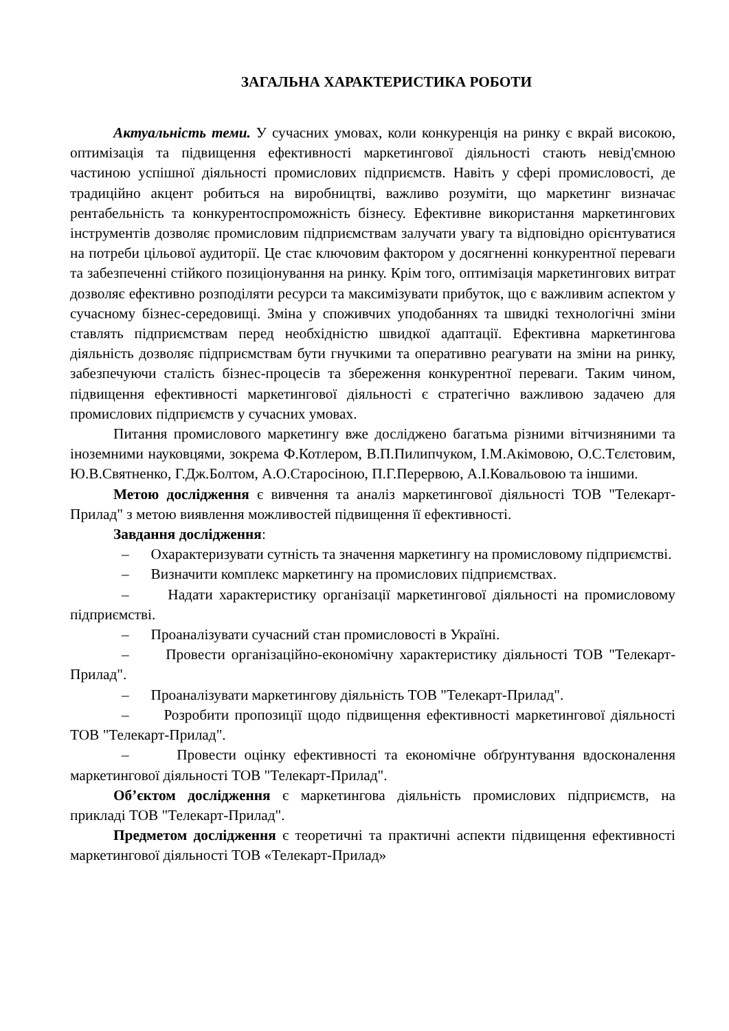ЗАГАЛЬНА ХАРАКТЕРИСТИКА РОБОТИ
Актуальність теми. У сучасних умовах, коли конкуренція на ринку є вкрай високою, оптимізація та підвищення ефективності маркетингової діяльності стають невід'ємною частиною успішної діяльності промислових підприємств. Навіть у сфері промисловості, де традиційно акцент робиться на виробництві, важливо розуміти, що маркетинг визначає рентабельність та конкурентоспроможність бізнесу. Ефективне використання маркетингових інструментів дозволяє промисловим підприємствам залучати увагу та відповідно орієнтуватися на потреби цільової аудиторії. Це стає ключовим фактором у досягненні конкурентної переваги та забезпеченні стійкого позиціонування на ринку. Крім того, оптимізація маркетингових витрат дозволяє ефективно розподіляти ресурси та максимізувати прибуток, що є важливим аспектом у сучасному бізнес-середовищі. Зміна у споживчих уподобаннях та швидкі технологічні зміни ставлять підприємствам перед необхідністю швидкої адаптації. Ефективна маркетингова діяльність дозволяє підприємствам бути гнучкими та оперативно реагувати на зміни на ринку, забезпечуючи сталість бізнес-процесів та збереження конкурентної переваги. Таким чином, підвищення ефективності маркетингової діяльності є стратегічно важливою задачею для промислових підприємств у сучасних умовах.
Питання промислового маркетингу вже досліджено багатьма різними вітчизняними та іноземними науковцями, зокрема Ф.Котлером, В.П.Пилипчуком, І.М.Акімовою, О.С.Тєлєтовим, Ю.В.Святненко, Г.Дж.Болтом, А.О.Старосіною, П.Г.Перервою, А.І.Ковальовою та іншими.
Метою дослідження є вивчення та аналіз маркетингової діяльності ТОВ "Телекарт-Прилад" з метою виявлення можливостей підвищення її ефективності.
Завдання дослідження:
– Охарактеризувати сутність та значення маркетингу на промисловому підприємстві.
– Визначити комплекс маркетингу на промислових підприємствах.
– Надати характеристику організації маркетингової діяльності на промисловому підприємстві.
– Проаналізувати сучасний стан промисловості в Україні.
– Провести організаційно-економічну характеристику діяльності ТОВ "Телекарт-Прилад".
– Проаналізувати маркетингову діяльність ТОВ "Телекарт-Прилад".
– Розробити пропозиції щодо підвищення ефективності маркетингової діяльності ТОВ "Телекарт-Прилад".
– Провести оцінку ефективності та економічне обґрунтування вдосконалення маркетингової діяльності ТОВ "Телекарт-Прилад".
Об’єктом дослідження є маркетингова діяльність промислових підприємств, на прикладі ТОВ "Телекарт-Прилад".
Предметом дослідження є теоретичні та практичні аспекти підвищення ефективності маркетингової діяльності ТОВ «Телекарт-Прилад»